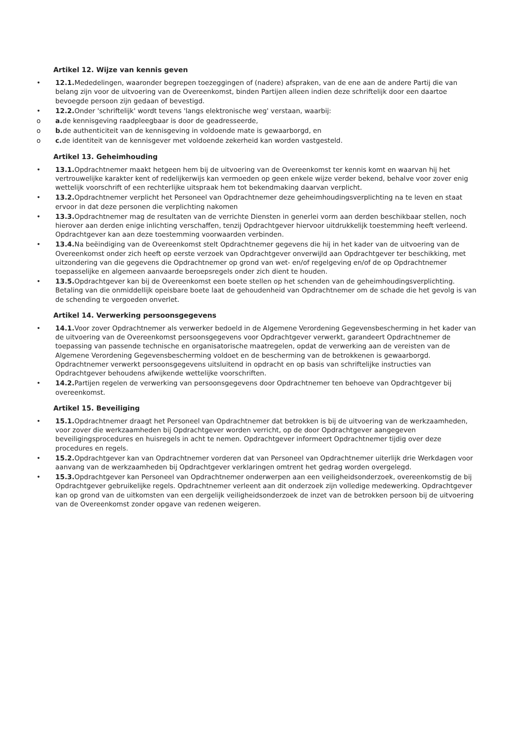Artikel 12. Wijze van kennis geven
• 12.1. Mededelingen, waaronder begrepen toezeggingen of (nadere) afspraken, van de ene aan de andere Partij die van belang zijn voor de uitvoering van de Overeenkomst, binden Partijen alleen indien deze schriftelijk door een daartoe bevoegde persoon zijn gedaan of bevestigd.
• 12.2. Onder 'schriftelijk' wordt tevens 'langs elektronische weg' verstaan, waarbij:
o a. de kennisgeving raadpleegbaar is door de geadresseerde,
o b. de authenticiteit van de kennisgeving in voldoende mate is gewaarborgd, en
o c. de identiteit van de kennisgever met voldoende zekerheid kan worden vastgesteld.
Artikel 13. Geheimhouding
• 13.1. Opdrachtnemer maakt hetgeen hem bij de uitvoering van de Overeenkomst ter kennis komt en waarvan hij het vertrouwelijke karakter kent of redelijkerwijs kan vermoeden op geen enkele wijze verder bekend, behalve voor zover enig wettelijk voorschrift of een rechterlijke uitspraak hem tot bekendmaking daarvan verplicht.
• 13.2. Opdrachtnemer verplicht het Personeel van Opdrachtnemer deze geheimhoudingsverplichting na te leven en staat ervoor in dat deze personen die verplichting nakomen
• 13.3. Opdrachtnemer mag de resultaten van de verrichte Diensten in generlei vorm aan derden beschikbaar stellen, noch hierover aan derden enige inlichting verschaffen, tenzij Opdrachtgever hiervoor uitdrukkelijk toestemming heeft verleend. Opdrachtgever kan aan deze toestemming voorwaarden verbinden.
• 13.4. Na beëindiging van de Overeenkomst stelt Opdrachtnemer gegevens die hij in het kader van de uitvoering van de Overeenkomst onder zich heeft op eerste verzoek van Opdrachtgever onverwijld aan Opdrachtgever ter beschikking, met uitzondering van die gegevens die Opdrachtnemer op grond van wet- en/of regelgeving en/of de op Opdrachtnemer toepasselijke en algemeen aanvaarde beroepsregels onder zich dient te houden.
• 13.5. Opdrachtgever kan bij de Overeenkomst een boete stellen op het schenden van de geheimhoudingsverplichting. Betaling van die onmiddellijk opeisbare boete laat de gehoudenheid van Opdrachtnemer om de schade die het gevolg is van de schending te vergoeden onverlet.
Artikel 14. Verwerking persoonsgegevens
• 14.1. Voor zover Opdrachtnemer als verwerker bedoeld in de Algemene Verordening Gegevensbescherming in het kader van de uitvoering van de Overeenkomst persoonsgegevens voor Opdrachtgever verwerkt, garandeert Opdrachtnemer de toepassing van passende technische en organisatorische maatregelen, opdat de verwerking aan de vereisten van de Algemene Verordening Gegevensbescherming voldoet en de bescherming van de betrokkenen is gewaarborgd. Opdrachtnemer verwerkt persoonsgegevens uitsluitend in opdracht en op basis van schriftelijke instructies van Opdrachtgever behoudens afwijkende wettelijke voorschriften.
• 14.2. Partijen regelen de verwerking van persoonsgegevens door Opdrachtnemer ten behoeve van Opdrachtgever bij overeenkomst.
Artikel 15. Beveiliging
• 15.1. Opdrachtnemer draagt het Personeel van Opdrachtnemer dat betrokken is bij de uitvoering van de werkzaamheden, voor zover die werkzaamheden bij Opdrachtgever worden verricht, op de door Opdrachtgever aangegeven beveiligingsprocedures en huisregels in acht te nemen. Opdrachtgever informeert Opdrachtnemer tijdig over deze procedures en regels.
• 15.2. Opdrachtgever kan van Opdrachtnemer vorderen dat van Personeel van Opdrachtnemer uiterlijk drie Werkdagen voor aanvang van de werkzaamheden bij Opdrachtgever verklaringen omtrent het gedrag worden overgelegd.
• 15.3. Opdrachtgever kan Personeel van Opdrachtnemer onderwerpen aan een veiligheidsonderzoek, overeenkomstig de bij Opdrachtgever gebruikelijke regels. Opdrachtnemer verleent aan dit onderzoek zijn volledige medewerking. Opdrachtgever kan op grond van de uitkomsten van een dergelijk veiligheidsonderzoek de inzet van de betrokken persoon bij de uitvoering van de Overeenkomst zonder opgave van redenen weigeren.